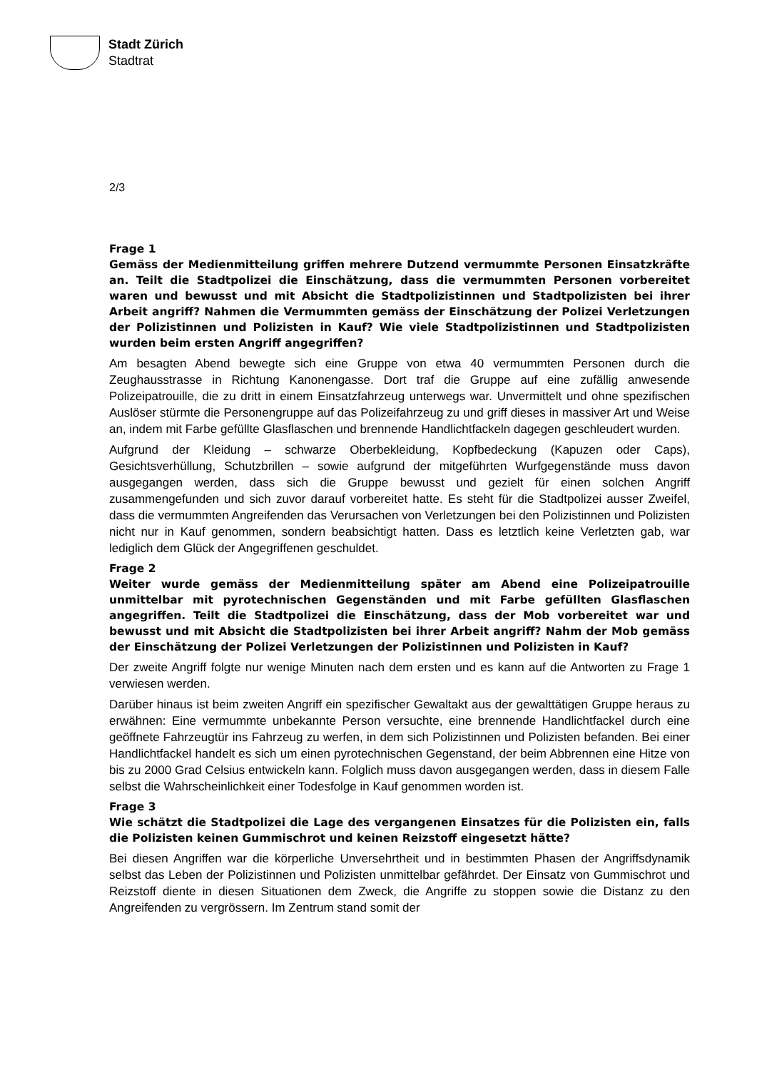Stadt Zürich
Stadtrat
2/3
Frage 1
Gemäss der Medienmitteilung griffen mehrere Dutzend vermummte Personen Einsatzkräfte an. Teilt die Stadtpolizei die Einschätzung, dass die vermummten Personen vorbereitet waren und bewusst und mit Absicht die Stadtpolizistinnen und Stadtpolizisten bei ihrer Arbeit angriff? Nahmen die Vermummten gemäss der Einschätzung der Polizei Verletzungen der Polizistinnen und Polizisten in Kauf? Wie viele Stadtpolizistinnen und Stadtpolizisten wurden beim ersten Angriff angegriffen?
Am besagten Abend bewegte sich eine Gruppe von etwa 40 vermummten Personen durch die Zeughausstrasse in Richtung Kanonengasse. Dort traf die Gruppe auf eine zufällig anwesende Polizeipatrouille, die zu dritt in einem Einsatzfahrzeug unterwegs war. Unvermittelt und ohne spezifischen Auslöser stürmte die Personengruppe auf das Polizeifahrzeug zu und griff dieses in massiver Art und Weise an, indem mit Farbe gefüllte Glasflaschen und brennende Handlichtfackeln dagegen geschleudert wurden.
Aufgrund der Kleidung – schwarze Oberbekleidung, Kopfbedeckung (Kapuzen oder Caps), Gesichtsverhüllung, Schutzbrillen – sowie aufgrund der mitgeführten Wurfgegenstände muss davon ausgegangen werden, dass sich die Gruppe bewusst und gezielt für einen solchen Angriff zusammengefunden und sich zuvor darauf vorbereitet hatte. Es steht für die Stadtpolizei ausser Zweifel, dass die vermummten Angreifenden das Verursachen von Verletzungen bei den Polizistinnen und Polizisten nicht nur in Kauf genommen, sondern beabsichtigt hatten. Dass es letztlich keine Verletzten gab, war lediglich dem Glück der Angegriffenen geschuldet.
Frage 2
Weiter wurde gemäss der Medienmitteilung später am Abend eine Polizeipatrouille unmittelbar mit pyrotechnischen Gegenständen und mit Farbe gefüllten Glasflaschen angegriffen. Teilt die Stadtpolizei die Einschätzung, dass der Mob vorbereitet war und bewusst und mit Absicht die Stadtpolizisten bei ihrer Arbeit angriff? Nahm der Mob gemäss der Einschätzung der Polizei Verletzungen der Polizistinnen und Polizisten in Kauf?
Der zweite Angriff folgte nur wenige Minuten nach dem ersten und es kann auf die Antworten zu Frage 1 verwiesen werden.
Darüber hinaus ist beim zweiten Angriff ein spezifischer Gewaltakt aus der gewalttätigen Gruppe heraus zu erwähnen: Eine vermummte unbekannte Person versuchte, eine brennende Handlichtfackel durch eine geöffnete Fahrzeugtür ins Fahrzeug zu werfen, in dem sich Polizistinnen und Polizisten befanden. Bei einer Handlichtfackel handelt es sich um einen pyrotechnischen Gegenstand, der beim Abbrennen eine Hitze von bis zu 2000 Grad Celsius entwickeln kann. Folglich muss davon ausgegangen werden, dass in diesem Falle selbst die Wahrscheinlichkeit einer Todesfolge in Kauf genommen worden ist.
Frage 3
Wie schätzt die Stadtpolizei die Lage des vergangenen Einsatzes für die Polizisten ein, falls die Polizisten keinen Gummischrot und keinen Reizstoff eingesetzt hätte?
Bei diesen Angriffen war die körperliche Unversehrtheit und in bestimmten Phasen der Angriffsdynamik selbst das Leben der Polizistinnen und Polizisten unmittelbar gefährdet. Der Einsatz von Gummischrot und Reizstoff diente in diesen Situationen dem Zweck, die Angriffe zu stoppen sowie die Distanz zu den Angreifenden zu vergrössern. Im Zentrum stand somit der